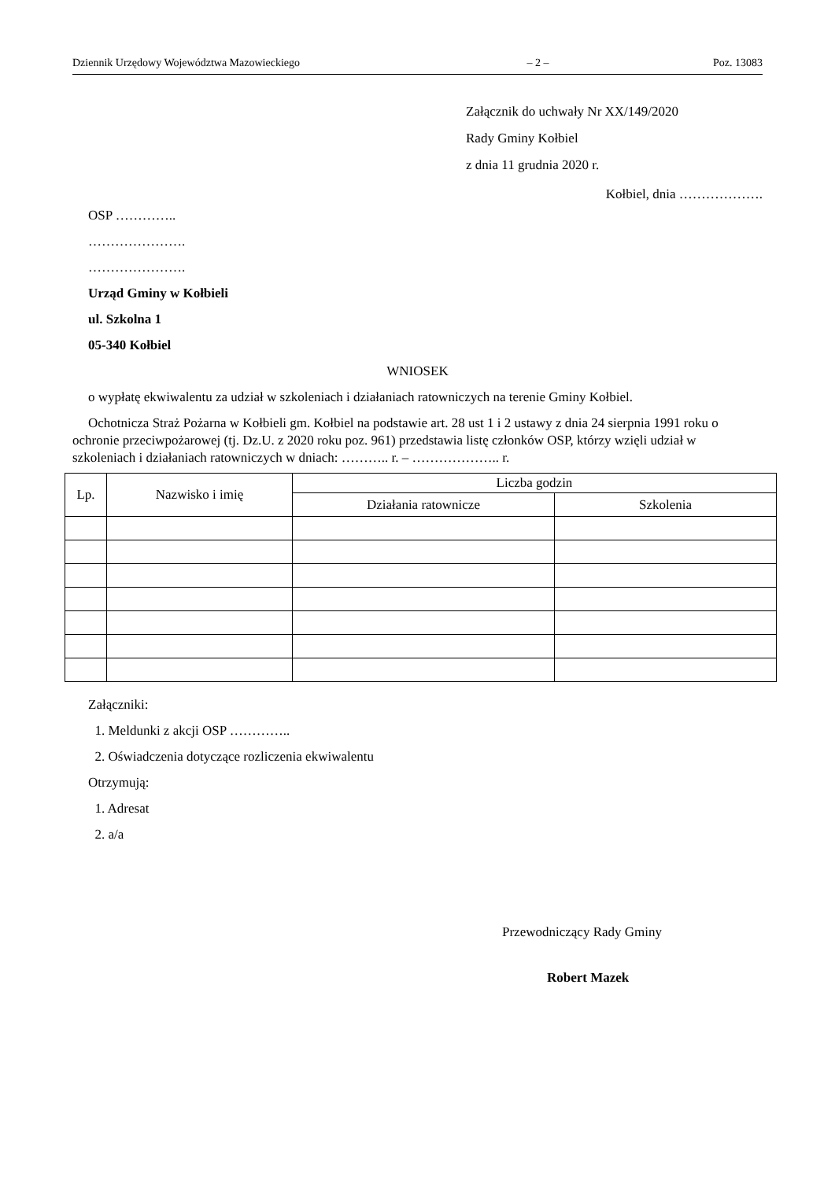Dziennik Urzędowy Województwa Mazowieckiego – 2 – Poz. 13083
Załącznik do uchwały Nr XX/149/2020
Rady Gminy Kołbiel
z dnia 11 grudnia 2020 r.
Kołbiel, dnia ……………….
OSP …………..
………………….
………………….
Urząd Gminy w Kołbieli
ul. Szkolna 1
05-340 Kołbiel
WNIOSEK
o wypłatę ekwiwalentu za udział w szkoleniach i działaniach ratowniczych na terenie Gminy Kołbiel.
Ochotnicza Straż Pożarna w Kołbieli gm. Kołbiel na podstawie art. 28 ust 1 i 2 ustawy z dnia 24 sierpnia 1991 roku o ochronie przeciwpożarowej (tj. Dz.U. z 2020 roku poz. 961) przedstawia listę członków OSP, którzy wzięli udział w szkoleniach i działaniach ratowniczych w dniach: ……….. r. – ……………….. r.
| Lp. | Nazwisko i imię | Liczba godzin | |
| --- | --- | --- | --- |
| | | Działania ratownicze | Szkolenia |
Załączniki:
1. Meldunki z akcji OSP …………..
2. Oświadczenia dotyczące rozliczenia ekwiwalentu
Otrzymują:
1. Adresat
2. a/a
Przewodniczący Rady Gminy
Robert Mazek